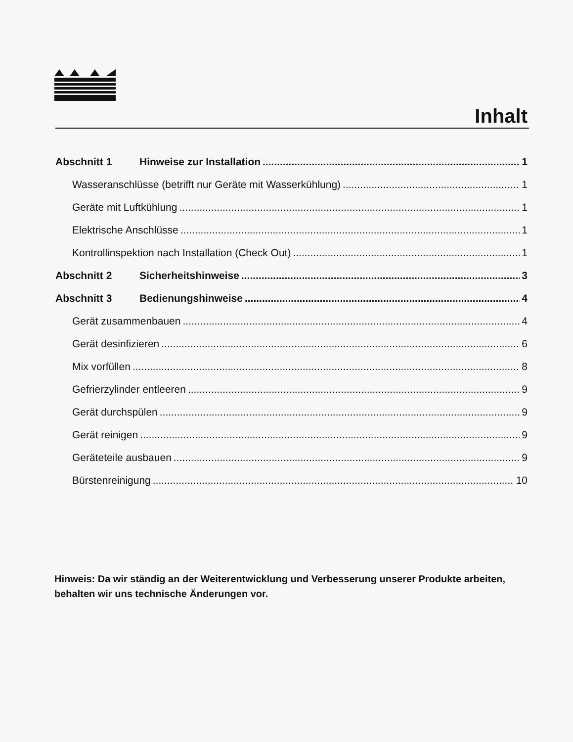Inhalt
Abschnitt 1 Hinweise zur Installation 1
Wasseranschlüsse (betrifft nur Geräte mit Wasserkühlung) 1
Geräte mit Luftkühlung 1
Elektrische Anschlüsse 1
Kontrollinspektion nach Installation (Check Out) 1
Abschnitt 2 Sicherheitshinweise 3
Abschnitt 3 Bedienungshinweise 4
Gerät zusammenbauen 4
Gerät desinfizieren 6
Mix vorfüllen 8
Gefrierzylinder entleeren 9
Gerät durchspülen 9
Gerät reinigen 9
Geräteteile ausbauen 9
Bürstenreinigung 10
Hinweis: Da wir ständig an der Weiterentwicklung und Verbesserung unserer Produkte arbeiten, behalten wir uns technische Änderungen vor.